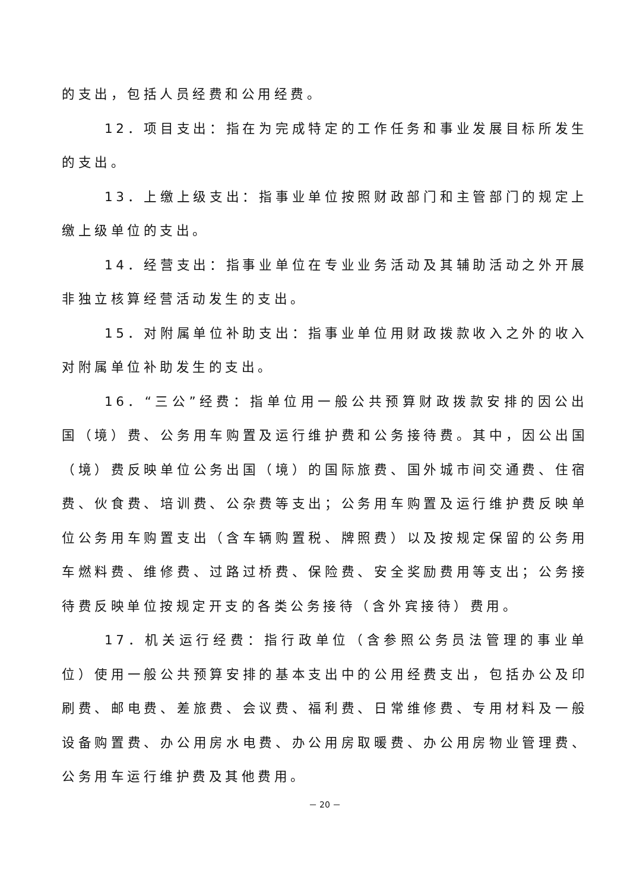的支出，包括人员经费和公用经费。
12．项目支出：指在为完成特定的工作任务和事业发展目标所发生的支出。
13．上缴上级支出：指事业单位按照财政部门和主管部门的规定上缴上级单位的支出。
14．经营支出：指事业单位在专业业务活动及其辅助活动之外开展非独立核算经营活动发生的支出。
15．对附属单位补助支出：指事业单位用财政拨款收入之外的收入对附属单位补助发生的支出。
16．“三公”经费：指单位用一般公共预算财政拨款安排的因公出国（境）费、公务用车购置及运行维护费和公务接待费。其中，因公出国（境）费反映单位公务出国（境）的国际旅费、国外城市间交通费、住宿费、伙食费、培训费、公杂费等支出；公务用车购置及运行维护费反映单位公务用车购置支出（含车辆购置税、牌照费）以及按规定保留的公务用车燃料费、维修费、过路过桥费、保险费、安全奖励费用等支出；公务接待费反映单位按规定开支的各类公务接待（含外宾接待）费用。
17．机关运行经费：指行政单位（含参照公务员法管理的事业单位）使用一般公共预算安排的基本支出中的公用经费支出，包括办公及印刷费、邮电费、差旅费、会议费、福利费、日常维修费、专用材料及一般设备购置费、办公用房水电费、办公用房取暖费、办公用房物业管理费、公务用车运行维护费及其他费用。
－ 20 －